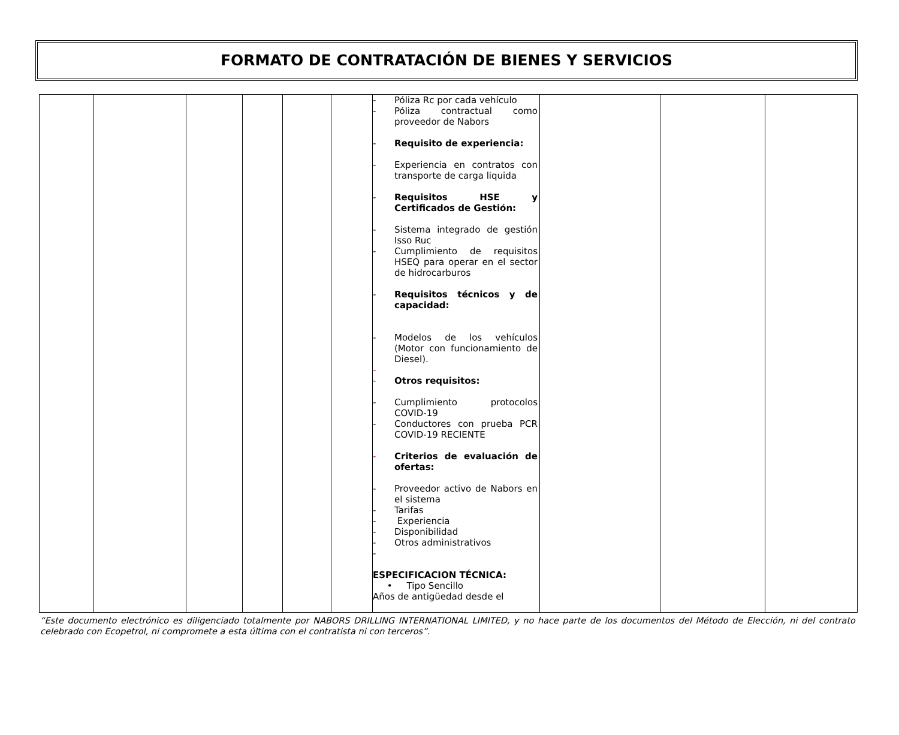FORMATO DE CONTRATACIÓN DE BIENES Y SERVICIOS
| | | | | | | - Póliza Rc por cada vehículo - Póliza contractual como proveedor de Nabors - Requisito de experiencia: - Experiencia en contratos con transporte de carga liquida - Requisitos HSE y Certificados de Gestión: - Sistema integrado de gestión Isso Ruc - Cumplimiento de requisitos HSEQ para operar en el sector de hidrocarburos - Requisitos técnicos y de capacidad: - Modelos de los vehículos (Motor con funcionamiento de Diesel). - - Otros requisitos: - Cumplimiento protocolos COVID-19 - Conductores con prueba PCR COVID-19 RECIENTE - Criterios de evaluación de ofertas: - Proveedor activo de Nabors en el sistema - Tarifas - Experiencia - Disponibilidad - Otros administrativos - ESPECIFICACION TÉCNICA: • Tipo Sencillo Años de antigüedad desde el | | | |
“Este documento electrónico es diligenciado totalmente por NABORS DRILLING INTERNATIONAL LIMITED, y no hace parte de los documentos del Método de Elección, ni del contrato celebrado con Ecopetrol, ni compromete a esta última con el contratista ni con terceros”.